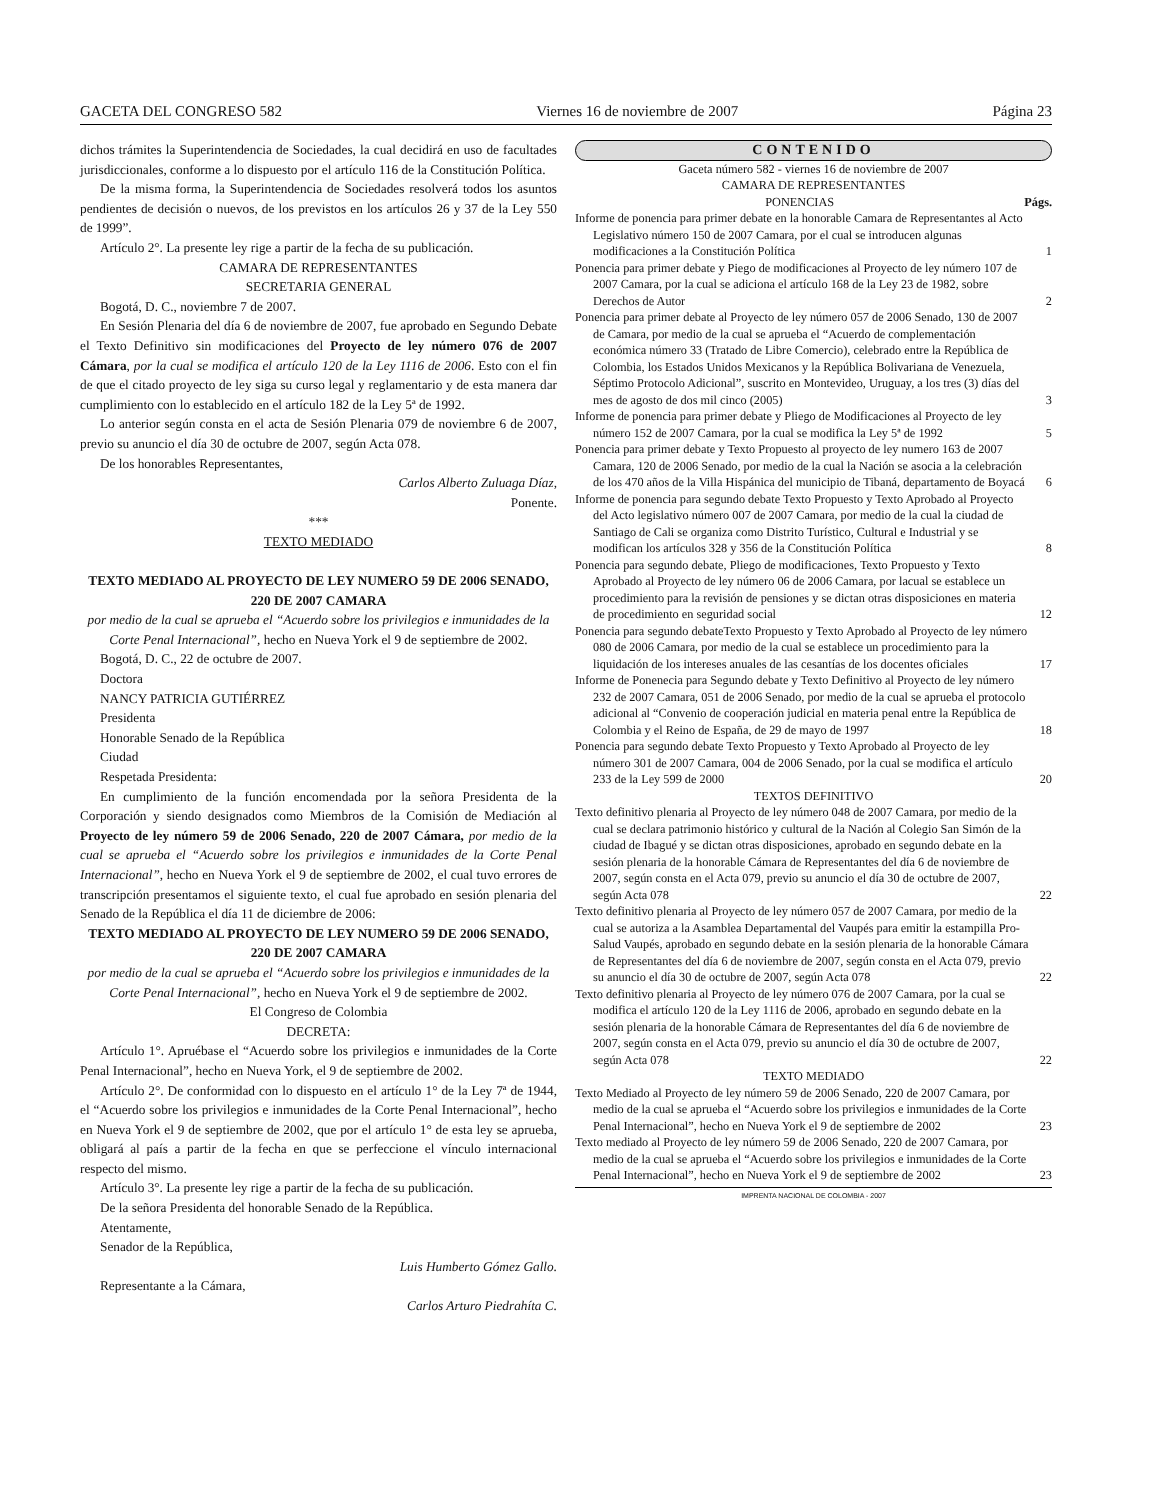GACETA DEL CONGRESO 582 Viernes 16 de noviembre de 2007 Página 23
dichos trámites la Superintendencia de Sociedades, la cual decidirá en uso de facultades jurisdiccionales, conforme a lo dispuesto por el artículo 116 de la Constitución Política.
De la misma forma, la Superintendencia de Sociedades resolverá todos los asuntos pendientes de decisión o nuevos, de los previstos en los artículos 26 y 37 de la Ley 550 de 1999”.
Artículo 2°. La presente ley rige a partir de la fecha de su publicación.
CAMARA DE REPRESENTANTES
SECRETARIA GENERAL
Bogotá, D. C., noviembre 7 de 2007.
En Sesión Plenaria del día 6 de noviembre de 2007, fue aprobado en Segundo Debate el Texto Definitivo sin modificaciones del Proyecto de ley número 076 de 2007 Cámara, por la cual se modifica el artículo 120 de la Ley 1116 de 2006. Esto con el fin de que el citado proyecto de ley siga su curso legal y reglamentario y de esta manera dar cumplimiento con lo establecido en el artículo 182 de la Ley 5ª de 1992.
Lo anterior según consta en el acta de Sesión Plenaria 079 de noviembre 6 de 2007, previo su anuncio el día 30 de octubre de 2007, según Acta 078.
De los honorables Representantes,
Carlos Alberto Zuluaga Díaz,
Ponente.
***
TEXTO MEDIADO
TEXTO MEDIADO AL PROYECTO DE LEY NUMERO 59 DE 2006 SENADO, 220 DE 2007 CAMARA
por medio de la cual se aprueba el “Acuerdo sobre los privilegios e inmunidades de la Corte Penal Internacional”, hecho en Nueva York el 9 de septiembre de 2002.
Bogotá, D. C., 22 de octubre de 2007.
Doctora
NANCY PATRICIA GUTIÉRREZ
Presidenta
Honorable Senado de la República
Ciudad
Respetada Presidenta:
En cumplimiento de la función encomendada por la señora Presidenta de la Corporación y siendo designados como Miembros de la Comisión de Mediación al Proyecto de ley número 59 de 2006 Senado, 220 de 2007 Cámara, por medio de la cual se aprueba el “Acuerdo sobre los privilegios e inmunidades de la Corte Penal Internacional”, hecho en Nueva York el 9 de septiembre de 2002, el cual tuvo errores de transcripción presentamos el siguiente texto, el cual fue aprobado en sesión plenaria del Senado de la República el día 11 de diciembre de 2006:
TEXTO MEDIADO AL PROYECTO DE LEY NUMERO 59 DE 2006 SENADO, 220 DE 2007 CAMARA
por medio de la cual se aprueba el “Acuerdo sobre los privilegios e inmunidades de la Corte Penal Internacional”, hecho en Nueva York el 9 de septiembre de 2002.
El Congreso de Colombia
DECRETA:
Artículo 1°. Apruébase el “Acuerdo sobre los privilegios e inmunidades de la Corte Penal Internacional”, hecho en Nueva York, el 9 de septiembre de 2002.
Artículo 2°. De conformidad con lo dispuesto en el artículo 1° de la Ley 7ª de 1944, el “Acuerdo sobre los privilegios e inmunidades de la Corte Penal Internacional”, hecho en Nueva York el 9 de septiembre de 2002, que por el artículo 1° de esta ley se aprueba, obligará al país a partir de la fecha en que se perfeccione el vínculo internacional respecto del mismo.
Artículo 3°. La presente ley rige a partir de la fecha de su publicación.
De la señora Presidenta del honorable Senado de la República.
Atentamente,
Senador de la República,
Luis Humberto Gómez Gallo.
Representante a la Cámara,
Carlos Arturo Piedrahíta C.
CONTENIDO
Gaceta número 582 - viernes 16 de noviembre de 2007
CAMARA DE REPRESENTANTES
PONENCIAS Págs.
Informe de ponencia para primer debate en la honorable Camara de Representantes al Acto Legislativo número 150 de 2007 Camara, por el cual se introducen algunas modificaciones a la Constitución Política 1
Ponencia para primer debate y Piego de modificaciones al Proyecto de ley número 107 de 2007 Camara, por la cual se adiciona el artículo 168 de la Ley 23 de 1982, sobre Derechos de Autor 2
Ponencia para primer debate al Proyecto de ley número 057 de 2006 Senado, 130 de 2007 de Camara, por medio de la cual se aprueba el “Acuerdo de complementación económica número 33 (Tratado de Libre Comercio), celebrado entre la República de Colombia, los Estados Unidos Mexicanos y la República Bolivariana de Venezuela, Séptimo Protocolo Adicional”, suscrito en Montevideo, Uruguay, a los tres (3) días del mes de agosto de dos mil cinco (2005) 3
Informe de ponencia para primer debate y Pliego de Modificaciones al Proyecto de ley número 152 de 2007 Camara, por la cual se modifica la Ley 5ª de 1992 5
Ponencia para primer debate y Texto Propuesto al proyecto de ley numero 163 de 2007 Camara, 120 de 2006 Senado, por medio de la cual la Nación se asocia a la celebración de los 470 años de la Villa Hispánica del municipio de Tibaná, departamento de Boyacá 6
Informe de ponencia para segundo debate Texto Propuesto y Texto Aprobado al Proyecto del Acto legislativo número 007 de 2007 Camara, por medio de la cual la ciudad de Santiago de Cali se organiza como Distrito Turístico, Cultural e Industrial y se modifican los artículos 328 y 356 de la Constitución Política 8
Ponencia para segundo debate, Pliego de modificaciones, Texto Propuesto y Texto Aprobado al Proyecto de ley número 06 de 2006 Camara, por lacual se establece un procedimiento para la revisión de pensiones y se dictan otras disposiciones en materia de procedimiento en seguridad social 12
Ponencia para segundo debateTexto Propuesto y Texto Aprobado al Proyecto de ley número 080 de 2006 Camara, por medio de la cual se establece un procedimiento para la liquidación de los intereses anuales de las cesantías de los docentes oficiales 17
Informe de Ponenecia para Segundo debate y Texto Definitivo al Proyecto de ley número 232 de 2007 Camara, 051 de 2006 Senado, por medio de la cual se aprueba el protocolo adicional al “Convenio de cooperación judicial en materia penal entre la República de Colombia y el Reino de España, de 29 de mayo de 1997 18
Ponencia para segundo debate Texto Propuesto y Texto Aprobado al Proyecto de ley número 301 de 2007 Camara, 004 de 2006 Senado, por la cual se modifica el artículo 233 de la Ley 599 de 2000 20
TEXTOS DEFINITIVO
Texto definitivo plenaria al Proyecto de ley número 048 de 2007 Camara, por medio de la cual se declara patrimonio histórico y cultural de la Nación al Colegio San Simón de la ciudad de Ibagué y se dictan otras disposiciones, aprobado en segundo debate en la sesión plenaria de la honorable Cámara de Representantes del día 6 de noviembre de 2007, según consta en el Acta 079, previo su anuncio el día 30 de octubre de 2007, según Acta 078 22
Texto definitivo plenaria al Proyecto de ley número 057 de 2007 Camara, por medio de la cual se autoriza a la Asamblea Departamental del Vaupés para emitir la estampilla Pro-Salud Vaupés, aprobado en segundo debate en la sesión plenaria de la honorable Cámara de Representantes del día 6 de noviembre de 2007, según consta en el Acta 079, previo su anuncio el día 30 de octubre de 2007, según Acta 078 22
Texto definitivo plenaria al Proyecto de ley número 076 de 2007 Camara, por la cual se modifica el artículo 120 de la Ley 1116 de 2006, aprobado en segundo debate en la sesión plenaria de la honorable Cámara de Representantes del día 6 de noviembre de 2007, según consta en el Acta 079, previo su anuncio el día 30 de octubre de 2007, según Acta 078 22
TEXTO MEDIADO
Texto Mediado al Proyecto de ley número 59 de 2006 Senado, 220 de 2007 Camara, por medio de la cual se aprueba el “Acuerdo sobre los privilegios e inmunidades de la Corte Penal Internacional”, hecho en Nueva York el 9 de septiembre de 2002 23
Texto mediado al Proyecto de ley número 59 de 2006 Senado, 220 de 2007 Camara, por medio de la cual se aprueba el “Acuerdo sobre los privilegios e inmunidades de la Corte Penal Internacional”, hecho en Nueva York el 9 de septiembre de 2002 23
IMPRENTA NACIONAL DE COLOMBIA - 2007